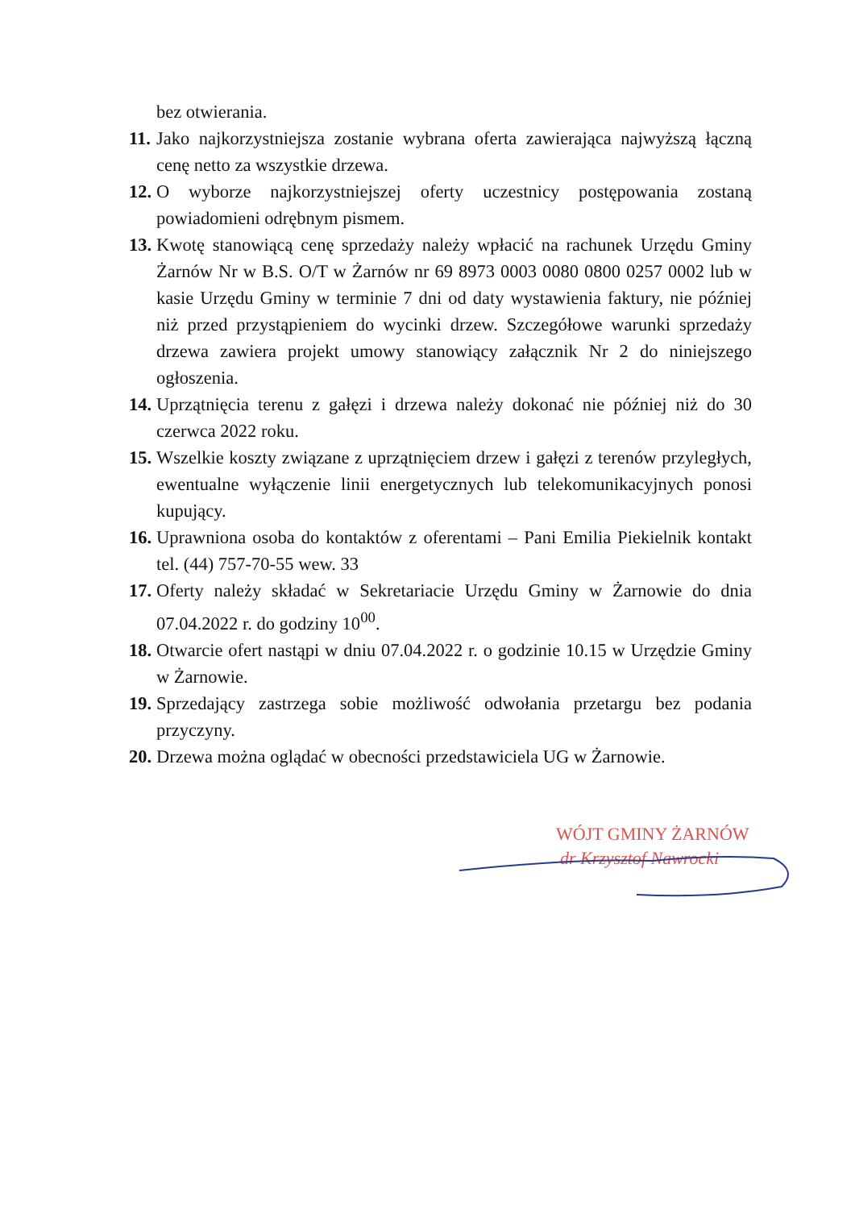bez otwierania.
11. Jako najkorzystniejsza zostanie wybrana oferta zawierająca najwyższą łączną cenę netto za wszystkie drzewa.
12. O wyborze najkorzystniejszej oferty uczestnicy postępowania zostaną powiadomieni odrębnym pismem.
13. Kwotę stanowiącą cenę sprzedaży należy wpłacić na rachunek Urzędu Gminy Żarnów Nr w B.S. O/T w Żarnów nr 69 8973 0003 0080 0800 0257 0002 lub w kasie Urzędu Gminy w terminie 7 dni od daty wystawienia faktury, nie później niż przed przystąpieniem do wycinki drzew. Szczegółowe warunki sprzedaży drzewa zawiera projekt umowy stanowiący załącznik Nr 2 do niniejszego ogłoszenia.
14. Uprzątnięcia terenu z gałęzi i drzewa należy dokonać nie później niż do 30 czerwca 2022 roku.
15. Wszelkie koszty związane z uprzątnięciem drzew i gałęzi z terenów przyległych, ewentualne wyłączenie linii energetycznych lub telekomunikacyjnych ponosi kupujący.
16. Uprawniona osoba do kontaktów z oferentami – Pani Emilia Piekielnik kontakt tel. (44) 757-70-55 wew. 33
17. Oferty należy składać w Sekretariacie Urzędu Gminy w Żarnowie do dnia 07.04.2022 r. do godziny 10<sup>00</sup>.
18. Otwarcie ofert nastąpi w dniu 07.04.2022 r. o godzinie 10.15 w Urzędzie Gminy w Żarnowie.
19. Sprzedający zastrzega sobie możliwość odwołania przetargu bez podania przyczyny.
20. Drzewa można oglądać w obecności przedstawiciela UG w Żarnowie.
WÓJT GMINY ŻARNÓW
dr Krzysztof Nawrocki